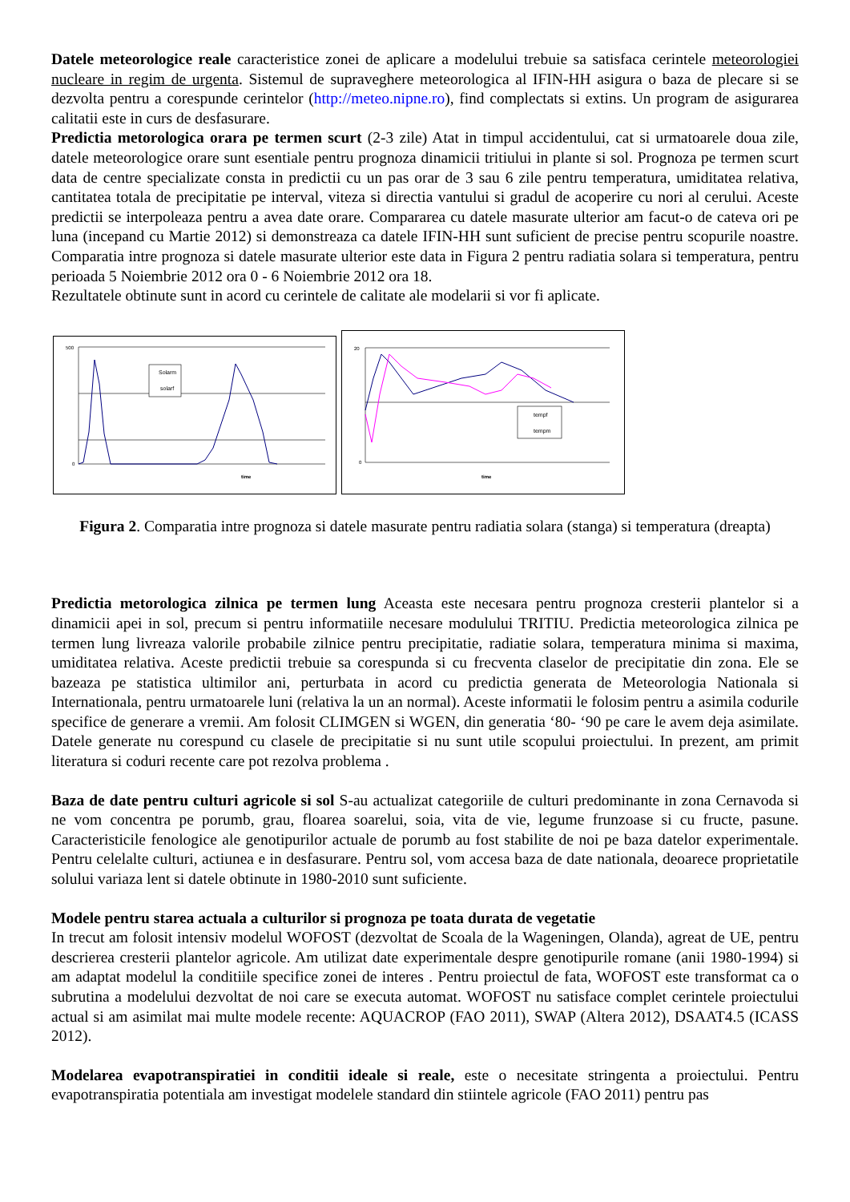Datele meteorologice reale caracteristice zonei de aplicare a modelului trebuie sa satisfaca cerintele meteorologiei nucleare in regim de urgenta. Sistemul de supraveghere meteorologica al IFIN-HH asigura o baza de plecare si se dezvolta pentru a corespunde cerintelor (http://meteo.nipne.ro), find complectats si extins. Un program de asigurarea calitatii este in curs de desfasurare.
Predictia metorologica orara pe termen scurt (2-3 zile) Atat in timpul accidentului, cat si urmatoarele doua zile, datele meteorologice orare sunt esentiale pentru prognoza dinamicii tritiului in plante si sol. Prognoza pe termen scurt data de centre specializate consta in predictii cu un pas orar de 3 sau 6 zile pentru temperatura, umiditatea relativa, cantitatea totala de precipitatie pe interval, viteza si directia vantului si gradul de acoperire cu nori al cerului. Aceste predictii se interpoleaza pentru a avea date orare. Compararea cu datele masurate ulterior am facut-o de cateva ori pe luna (incepand cu Martie 2012) si demonstreaza ca datele IFIN-HH sunt suficient de precise pentru scopurile noastre. Comparatia intre prognoza si datele masurate ulterior este data in Figura 2 pentru radiatia solara si temperatura, pentru perioada 5 Noiembrie 2012 ora 0 - 6 Noiembrie 2012 ora 18.
Rezultatele obtinute sunt in acord cu cerintele de calitate ale modelarii si vor fi aplicate.
500
0
time
Solarm
solarf
20
0
time
tempf
tempm
Figura 2. Comparatia intre prognoza si datele masurate pentru radiatia solara (stanga) si temperatura (dreapta)
Predictia metorologica zilnica pe termen lung Aceasta este necesara pentru prognoza cresterii plantelor si a dinamicii apei in sol, precum si pentru informatiile necesare modulului TRITIU. Predictia meteorologica zilnica pe termen lung livreaza valorile probabile zilnice pentru precipitatie, radiatie solara, temperatura minima si maxima, umiditatea relativa. Aceste predictii trebuie sa corespunda si cu frecventa claselor de precipitatie din zona. Ele se bazeaza pe statistica ultimilor ani, perturbata in acord cu predictia generata de Meteorologia Nationala si Internationala, pentru urmatoarele luni (relativa la un an normal). Aceste informatii le folosim pentru a asimila codurile specifice de generare a vremii. Am folosit CLIMGEN si WGEN, din generatia ‘80- ‘90 pe care le avem deja asimilate. Datele generate nu corespund cu clasele de precipitatie si nu sunt utile scopului proiectului. In prezent, am primit literatura si coduri recente care pot rezolva problema .
Baza de date pentru culturi agricole si sol S-au actualizat categoriile de culturi predominante in zona Cernavoda si ne vom concentra pe porumb, grau, floarea soarelui, soia, vita de vie, legume frunzoase si cu fructe, pasune. Caracteristicile fenologice ale genotipurilor actuale de porumb au fost stabilite de noi pe baza datelor experimentale. Pentru celelalte culturi, actiunea e in desfasurare. Pentru sol, vom accesa baza de date nationala, deoarece proprietatile solului variaza lent si datele obtinute in 1980-2010 sunt suficiente.
Modele pentru starea actuala a culturilor si prognoza pe toata durata de vegetatie
In trecut am folosit intensiv modelul WOFOST (dezvoltat de Scoala de la Wageningen, Olanda), agreat de UE, pentru descrierea cresterii plantelor agricole. Am utilizat date experimentale despre genotipurile romane (anii 1980-1994) si am adaptat modelul la conditiile specifice zonei de interes . Pentru proiectul de fata, WOFOST este transformat ca o subrutina a modelului dezvoltat de noi care se executa automat. WOFOST nu satisface complet cerintele proiectului actual si am asimilat mai multe modele recente: AQUACROP (FAO 2011), SWAP (Altera 2012), DSAAT4.5 (ICASS 2012).
Modelarea evapotranspiratiei in conditii ideale si reale, este o necesitate stringenta a proiectului. Pentru evapotranspiratia potentiala am investigat modelele standard din stiintele agricole (FAO 2011) pentru pas